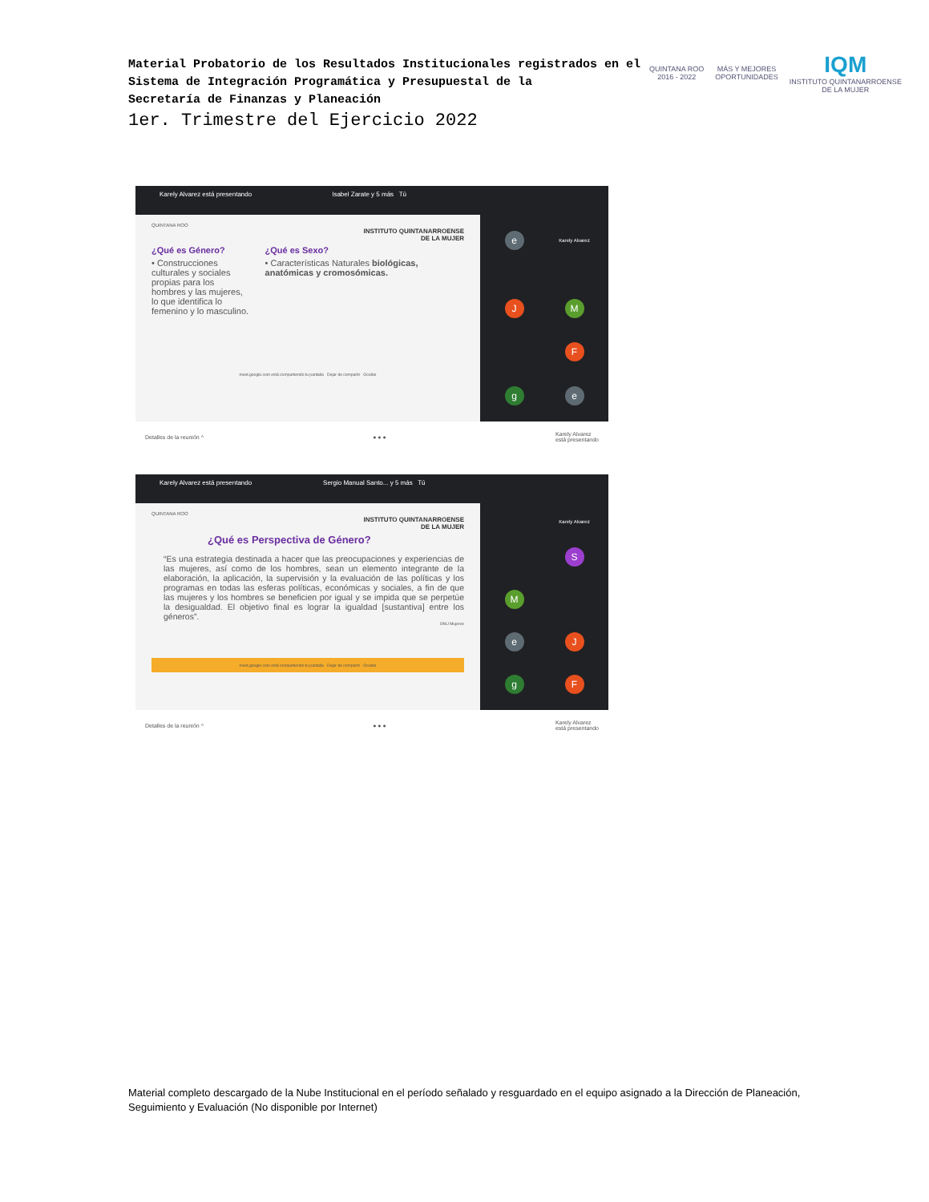Material Probatorio de los Resultados Institucionales registrados en el
Sistema de Integración Programática y Presupuestal de la
Secretaría de Finanzas y Planeación
1er. Trimestre del Ejercicio 2022
QUINTANA ROO
2016 - 2022
MÁS Y MEJORES
OPORTUNIDADES
IQM
INSTITUTO QUINTANARROENSE
DE LA MUJER
Karely Alvarez está presentando Isabel Zarate y 5 más Tú
QUINTANA ROO
INSTITUTO QUINTANARROENSE
DE LA MUJER
¿Qué es Género?
• Construcciones culturales y sociales propias para los hombres y las mujeres, lo que identifica lo femenino y lo masculino.
¿Qué es Sexo?
• Características Naturales biológicas, anatómicas y cromosómicas.
meet.google.com está compartiendo tu pantalla Dejar de compartir Ocultar
e
Karely Alvarez
J
M
F
g
e
Detalles de la reunión ^ ● ● ● Karely Alvarez
está presentando
Karely Alvarez está presentando Sergio Manual Santo... y 5 más Tú
QUINTANA ROO
INSTITUTO QUINTANARROENSE
DE LA MUJER
¿Qué es Perspectiva de Género?
“Es una estrategia destinada a hacer que las preocupaciones y experiencias de las mujeres, así como de los hombres, sean un elemento integrante de la elaboración, la aplicación, la supervisión y la evaluación de las políticas y los programas en todas las esferas políticas, económicas y sociales, a fin de que las mujeres y los hombres se beneficien por igual y se impida que se perpetúe la desigualdad. El objetivo final es lograr la igualdad [sustantiva] entre los géneros”.
ONU Mujeres
meet.google.com está compartiendo tu pantalla Dejar de compartir Ocultar
Karely Alvarez
S
M
e
J
g
F
Detalles de la reunión ^ ● ● ● Karely Alvarez
está presentando
Material completo descargado de la Nube Institucional en el período señalado y resguardado en el equipo asignado a la Dirección de Planeación, Seguimiento y Evaluación (No disponible por Internet)